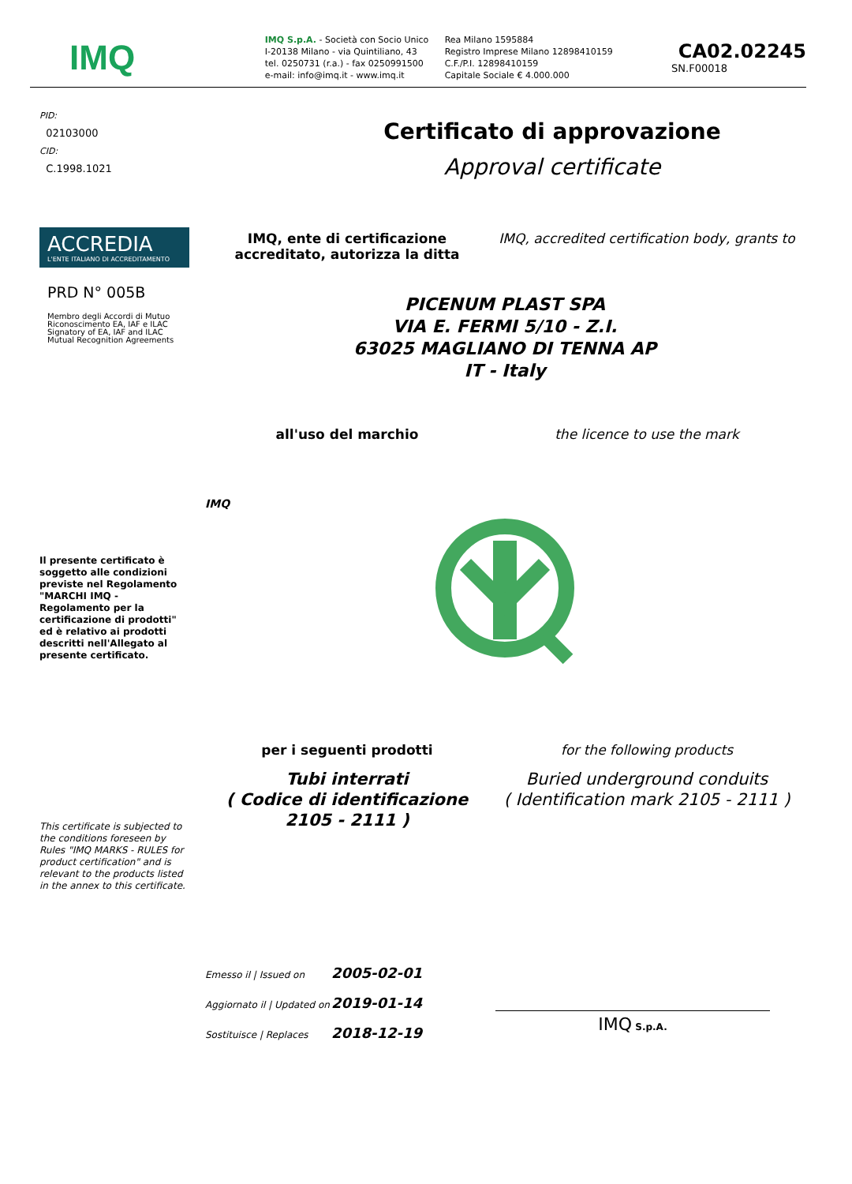IMQ
IMQ S.p.A. - Società con Socio Unico
I-20138 Milano - via Quintiliano, 43
tel. 0250731 (r.a.) - fax 0250991500
e-mail: info@imq.it - www.imq.it
Rea Milano 1595884
Registro Imprese Milano 12898410159
C.F./P.I. 12898410159
Capitale Sociale € 4.000.000
CA02.02245
SN.F00018
PID:
02103000
CID:
C.1998.1021
Certificato di approvazione
Approval certificate
ACCREDIA
L'ENTE ITALIANO DI ACCREDITAMENTO
PRD N° 005B
Membro degli Accordi di Mutuo Riconoscimento EA, IAF e ILAC
Signatory of EA, IAF and ILAC Mutual Recognition Agreements
IMQ, ente di certificazione accreditato, autorizza la ditta
IMQ, accredited certification body, grants to
PICENUM PLAST SPA
VIA E. FERMI 5/10 - Z.I.
63025 MAGLIANO DI TENNA AP
IT - Italy
all'uso del marchio the licence to use the mark
IMQ
Il presente certificato è soggetto alle condizioni previste nel Regolamento "MARCHI IMQ - Regolamento per la certificazione di prodotti" ed è relativo ai prodotti descritti nell'Allegato al presente certificato.
per i seguenti prodotti
Tubi interrati
( Codice di identificazione 2105 - 2111 )
for the following products
Buried underground conduits
( Identification mark 2105 - 2111 )
This certificate is subjected to the conditions foreseen by Rules "IMQ MARKS - RULES for product certification" and is relevant to the products listed in the annex to this certificate.
Emesso il | Issued on 2005-02-01
Aggiornato il | Updated on 2019-01-14
Sostituisce | Replaces 2018-12-19
IMQ S.p.A.